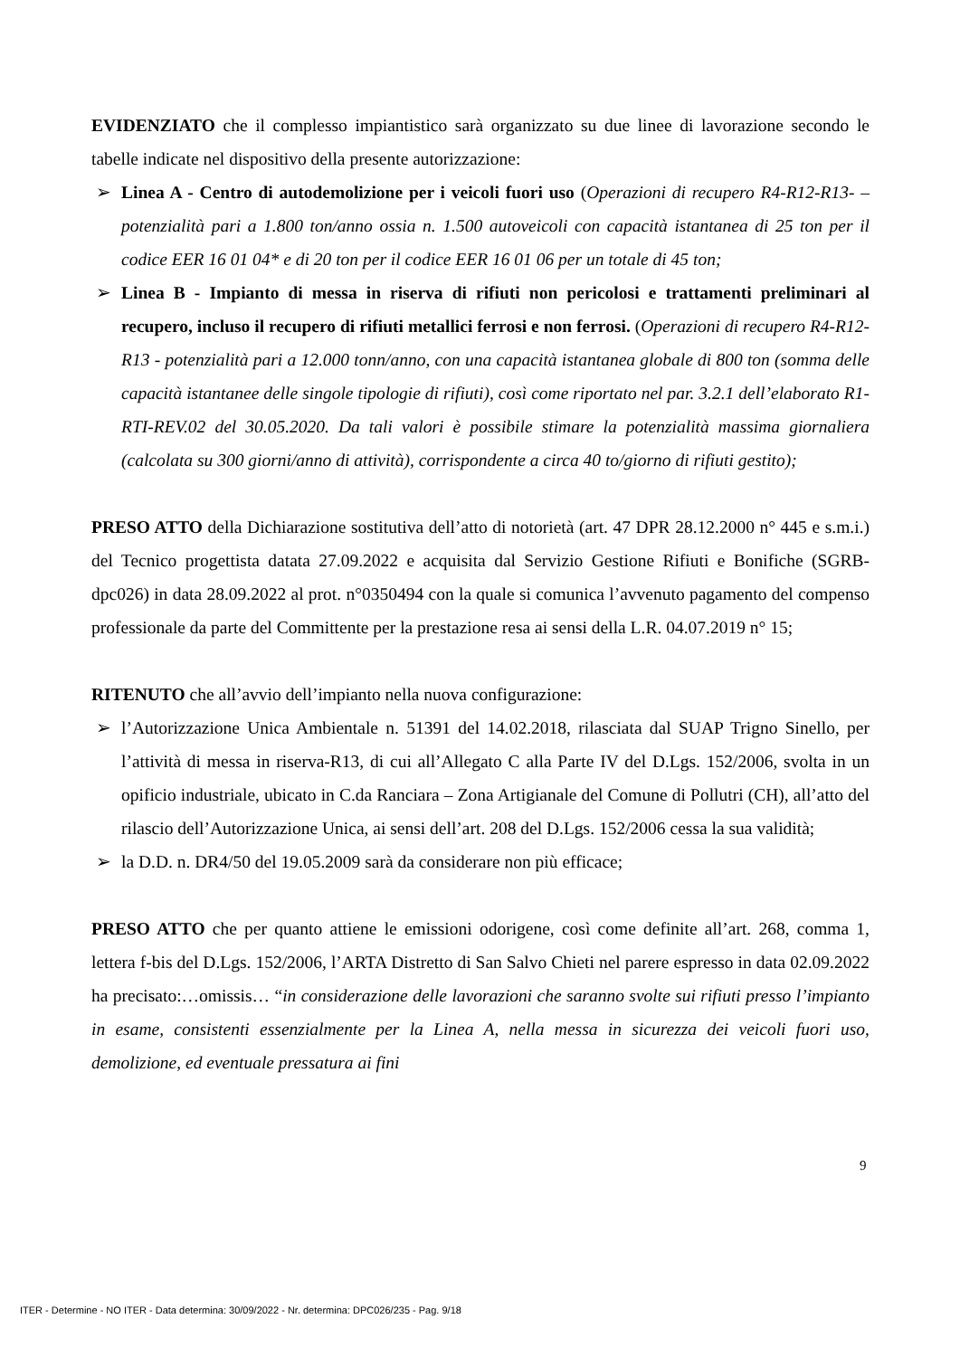EVIDENZIATO che il complesso impiantistico sarà organizzato su due linee di lavorazione secondo le tabelle indicate nel dispositivo della presente autorizzazione:
➢ Linea A - Centro di autodemolizione per i veicoli fuori uso (Operazioni di recupero R4-R12-R13- – potenzialità pari a 1.800 ton/anno ossia n. 1.500 autoveicoli con capacità istantanea di 25 ton per il codice EER 16 01 04* e di 20 ton per il codice EER 16 01 06 per un totale di 45 ton;
➢ Linea B - Impianto di messa in riserva di rifiuti non pericolosi e trattamenti preliminari al recupero, incluso il recupero di rifiuti metallici ferrosi e non ferrosi. (Operazioni di recupero R4-R12-R13 - potenzialità pari a 12.000 tonn/anno, con una capacità istantanea globale di 800 ton (somma delle capacità istantanee delle singole tipologie di rifiuti), così come riportato nel par. 3.2.1 dell’elaborato R1-RTI-REV.02 del 30.05.2020. Da tali valori è possibile stimare la potenzialità massima giornaliera (calcolata su 300 giorni/anno di attività), corrispondente a circa 40 to/giorno di rifiuti gestito);
PRESO ATTO della Dichiarazione sostitutiva dell’atto di notorietà (art. 47 DPR 28.12.2000 n° 445 e s.m.i.) del Tecnico progettista datata 27.09.2022 e acquisita dal Servizio Gestione Rifiuti e Bonifiche (SGRB-dpc026) in data 28.09.2022 al prot. n°0350494 con la quale si comunica l’avvenuto pagamento del compenso professionale da parte del Committente per la prestazione resa ai sensi della L.R. 04.07.2019 n° 15;
RITENUTO che all’avvio dell’impianto nella nuova configurazione:
➢ l’Autorizzazione Unica Ambientale n. 51391 del 14.02.2018, rilasciata dal SUAP Trigno Sinello, per l’attività di messa in riserva-R13, di cui all’Allegato C alla Parte IV del D.Lgs. 152/2006, svolta in un opificio industriale, ubicato in C.da Ranciara – Zona Artigianale del Comune di Pollutri (CH), all’atto del rilascio dell’Autorizzazione Unica, ai sensi dell’art. 208 del D.Lgs. 152/2006 cessa la sua validità;
➢ la D.D. n. DR4/50 del 19.05.2009 sarà da considerare non più efficace;
PRESO ATTO che per quanto attiene le emissioni odorigene, così come definite all’art. 268, comma 1, lettera f-bis del D.Lgs. 152/2006, l’ARTA Distretto di San Salvo Chieti nel parere espresso in data 02.09.2022 ha precisato:…omissis… “in considerazione delle lavorazioni che saranno svolte sui rifiuti presso l’impianto in esame, consistenti essenzialmente per la Linea A, nella messa in sicurezza dei veicoli fuori uso, demolizione, ed eventuale pressatura ai fini
9
ITER - Determine - NO ITER - Data determina: 30/09/2022 - Nr. determina: DPC026/235 - Pag. 9/18